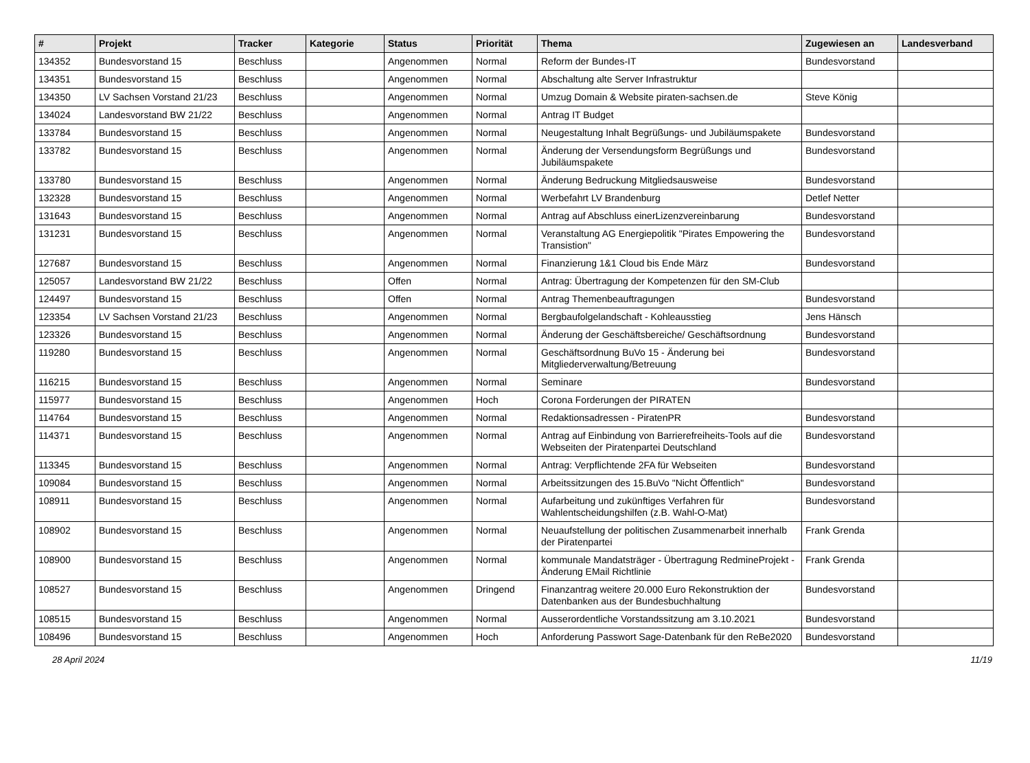| # | Projekt | Tracker | Kategorie | Status | Priorität | Thema | Zugewiesen an | Landesverband |
| --- | --- | --- | --- | --- | --- | --- | --- | --- |
| 134352 | Bundesvorstand 15 | Beschluss | | Angenommen | Normal | Reform der Bundes-IT | Bundesvorstand | |
| 134351 | Bundesvorstand 15 | Beschluss | | Angenommen | Normal | Abschaltung alte Server Infrastruktur | | |
| 134350 | LV Sachsen Vorstand 21/23 | Beschluss | | Angenommen | Normal | Umzug Domain & Website piraten-sachsen.de | Steve König | |
| 134024 | Landesvorstand BW 21/22 | Beschluss | | Angenommen | Normal | Antrag IT Budget | | |
| 133784 | Bundesvorstand 15 | Beschluss | | Angenommen | Normal | Neugestaltung Inhalt Begrüßungs- und Jubiläumspakete | Bundesvorstand | |
| 133782 | Bundesvorstand 15 | Beschluss | | Angenommen | Normal | Änderung der Versendungsform Begrüßungs und Jubiläumspakete | Bundesvorstand | |
| 133780 | Bundesvorstand 15 | Beschluss | | Angenommen | Normal | Änderung Bedruckung Mitgliedsausweise | Bundesvorstand | |
| 132328 | Bundesvorstand 15 | Beschluss | | Angenommen | Normal | Werbefahrt LV Brandenburg | Detlef Netter | |
| 131643 | Bundesvorstand 15 | Beschluss | | Angenommen | Normal | Antrag auf Abschluss einerLizenzvereinbarung | Bundesvorstand | |
| 131231 | Bundesvorstand 15 | Beschluss | | Angenommen | Normal | Veranstaltung AG Energiepolitik "Pirates Empowering the Transistion" | Bundesvorstand | |
| 127687 | Bundesvorstand 15 | Beschluss | | Angenommen | Normal | Finanzierung 1&1 Cloud bis Ende März | Bundesvorstand | |
| 125057 | Landesvorstand BW 21/22 | Beschluss | | Offen | Normal | Antrag: Übertragung der Kompetenzen für den SM-Club | | |
| 124497 | Bundesvorstand 15 | Beschluss | | Offen | Normal | Antrag Themenbeauftragungen | Bundesvorstand | |
| 123354 | LV Sachsen Vorstand 21/23 | Beschluss | | Angenommen | Normal | Bergbaufolgelandschaft - Kohleausstieg | Jens Hänsch | |
| 123326 | Bundesvorstand 15 | Beschluss | | Angenommen | Normal | Änderung der Geschäftsbereiche/ Geschäftsordnung | Bundesvorstand | |
| 119280 | Bundesvorstand 15 | Beschluss | | Angenommen | Normal | Geschäftsordnung BuVo 15 - Änderung bei Mitgliederverwaltung/Betreuung | Bundesvorstand | |
| 116215 | Bundesvorstand 15 | Beschluss | | Angenommen | Normal | Seminare | Bundesvorstand | |
| 115977 | Bundesvorstand 15 | Beschluss | | Angenommen | Hoch | Corona Forderungen der PIRATEN | | |
| 114764 | Bundesvorstand 15 | Beschluss | | Angenommen | Normal | Redaktionsadressen - PiratenPR | Bundesvorstand | |
| 114371 | Bundesvorstand 15 | Beschluss | | Angenommen | Normal | Antrag auf Einbindung von Barrierefreiheits-Tools auf die Webseiten der Piratenpartei Deutschland | Bundesvorstand | |
| 113345 | Bundesvorstand 15 | Beschluss | | Angenommen | Normal | Antrag: Verpflichtende 2FA für Webseiten | Bundesvorstand | |
| 109084 | Bundesvorstand 15 | Beschluss | | Angenommen | Normal | Arbeitssitzungen des 15.BuVo "Nicht Öffentlich" | Bundesvorstand | |
| 108911 | Bundesvorstand 15 | Beschluss | | Angenommen | Normal | Aufarbeitung und zukünftiges Verfahren für Wahlentscheidungshilfen (z.B. Wahl-O-Mat) | Bundesvorstand | |
| 108902 | Bundesvorstand 15 | Beschluss | | Angenommen | Normal | Neuaufstellung der politischen Zusammenarbeit innerhalb der Piratenpartei | Frank Grenda | |
| 108900 | Bundesvorstand 15 | Beschluss | | Angenommen | Normal | kommunale Mandatsträger - Übertragung RedmineProjekt - Änderung EMail Richtlinie | Frank Grenda | |
| 108527 | Bundesvorstand 15 | Beschluss | | Angenommen | Dringend | Finanzantrag weitere 20.000 Euro Rekonstruktion der Datenbanken aus der Bundesbuchhaltung | Bundesvorstand | |
| 108515 | Bundesvorstand 15 | Beschluss | | Angenommen | Normal | Ausserordentliche Vorstandssitzung am 3.10.2021 | Bundesvorstand | |
| 108496 | Bundesvorstand 15 | Beschluss | | Angenommen | Hoch | Anforderung Passwort Sage-Datenbank für den ReBe2020 | Bundesvorstand | |
28 April 2024 11/19